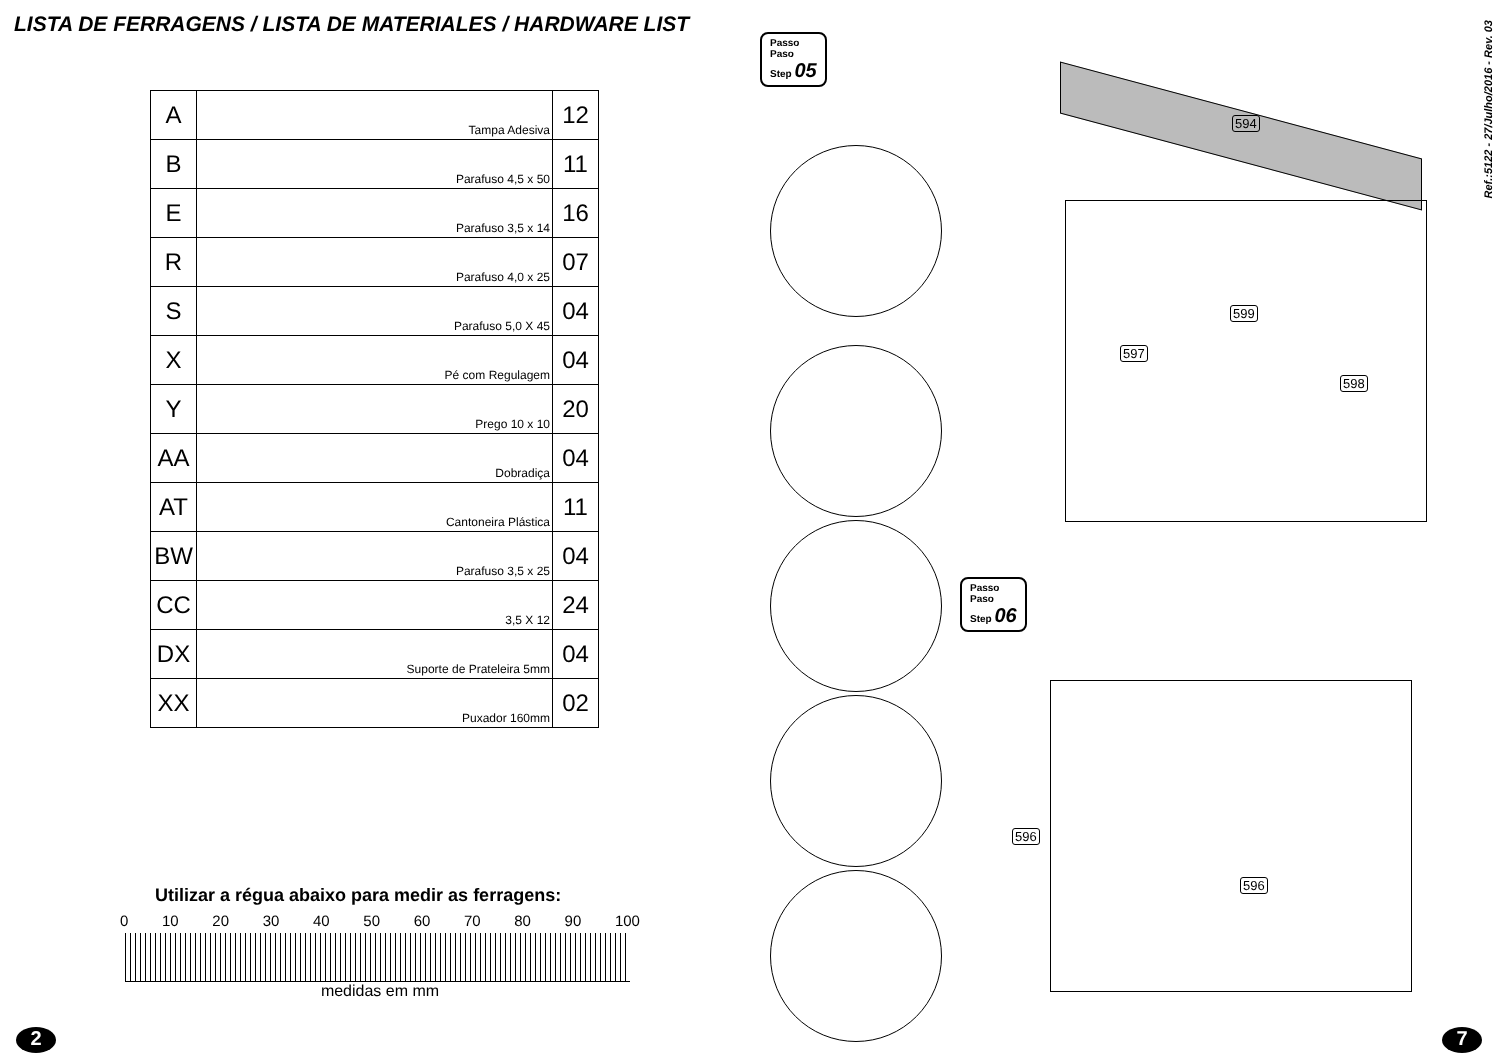LISTA DE FERRAGENS / LISTA DE MATERIALES / HARDWARE LIST
| A | Tampa Adesiva | 12 |
| B | Parafuso 4,5 x 50 | 11 |
| E | Parafuso 3,5 x 14 | 16 |
| R | Parafuso 4,0 x 25 | 07 |
| S | Parafuso 5,0 X 45 | 04 |
| X | Pé com Regulagem | 04 |
| Y | Prego 10 x 10 | 20 |
| AA | Dobradiça | 04 |
| AT | Cantoneira Plástica | 11 |
| BW | Parafuso 3,5 x 25 | 04 |
| CC | 3,5 X 12 | 24 |
| DX | Suporte de Prateleira 5mm | 04 |
| XX | Puxador 160mm | 02 |
Utilizar a régua abaixo para medir as ferragens:
0 10 20 30 40 50 60 70 80 90 100
medidas em mm
2
Passo
Paso
Step 05
594
599
597
598
Passo
Paso
Step 06
596
596
Ref.:5122 - 27/Julho/2016 - Rev. 03
7